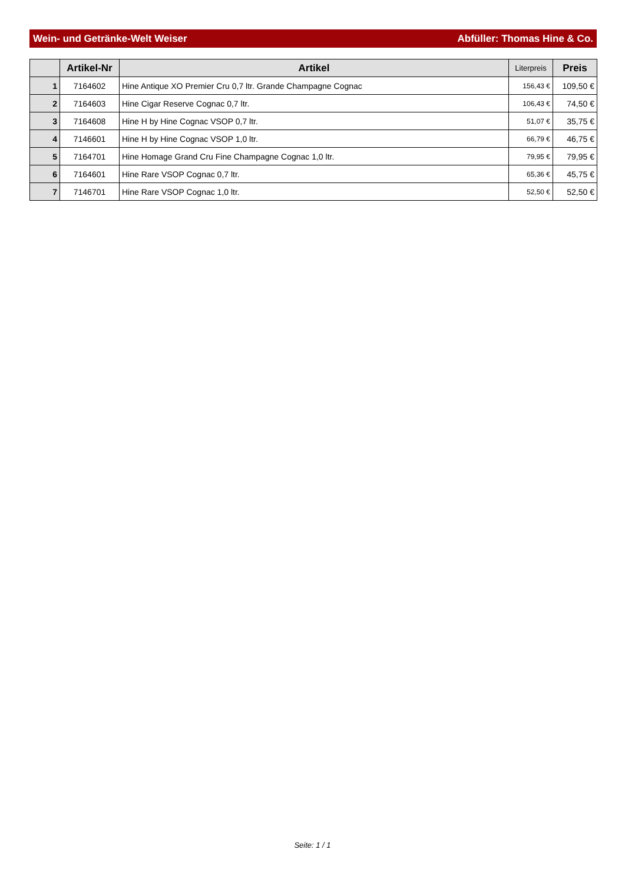Wein- und Getränke-Welt Weiser Abfüller: Thomas Hine & Co.
| | Artikel-Nr | Artikel | Literpreis | Preis |
| --- | --- | --- | --- | --- |
| 1 | 7164602 | Hine Antique XO Premier Cru 0,7 ltr. Grande Champagne Cognac | 156,43 € | 109,50 € |
| 2 | 7164603 | Hine Cigar Reserve Cognac 0,7 ltr. | 106,43 € | 74,50 € |
| 3 | 7164608 | Hine H by Hine Cognac VSOP 0,7 ltr. | 51,07 € | 35,75 € |
| 4 | 7146601 | Hine H by Hine Cognac VSOP 1,0 ltr. | 66,79 € | 46,75 € |
| 5 | 7164701 | Hine Homage Grand Cru Fine Champagne Cognac 1,0 ltr. | 79,95 € | 79,95 € |
| 6 | 7164601 | Hine Rare VSOP Cognac 0,7 ltr. | 65,36 € | 45,75 € |
| 7 | 7146701 | Hine Rare VSOP Cognac 1,0 ltr. | 52,50 € | 52,50 € |
Seite: 1 / 1